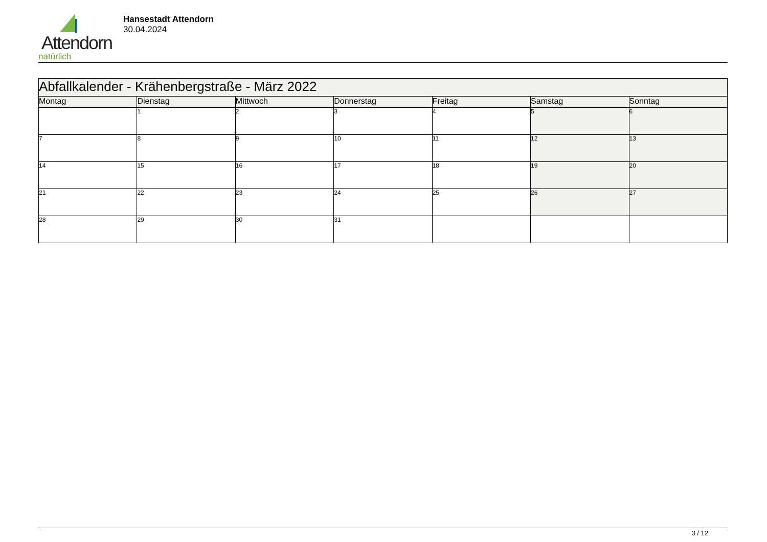Attendorn
natürlich
Hansestadt Attendorn
30.04.2024
| Abfallkalender - Krähenbergstraße - März 2022 | | | | | | |
| Montag | Dienstag | Mittwoch | Donnerstag | Freitag | Samstag | Sonntag |
| | 1 | 2 | 3 | 4 | 5 | 6 |
| 7 | 8 | 9 | 10 | 11 | 12 | 13 |
| 14 | 15 | 16 | 17 | 18 | 19 | 20 |
| 21 | 22 | 23 | 24 | 25 | 26 | 27 |
| 28 | 29 | 30 | 31 | | | |
3 / 12